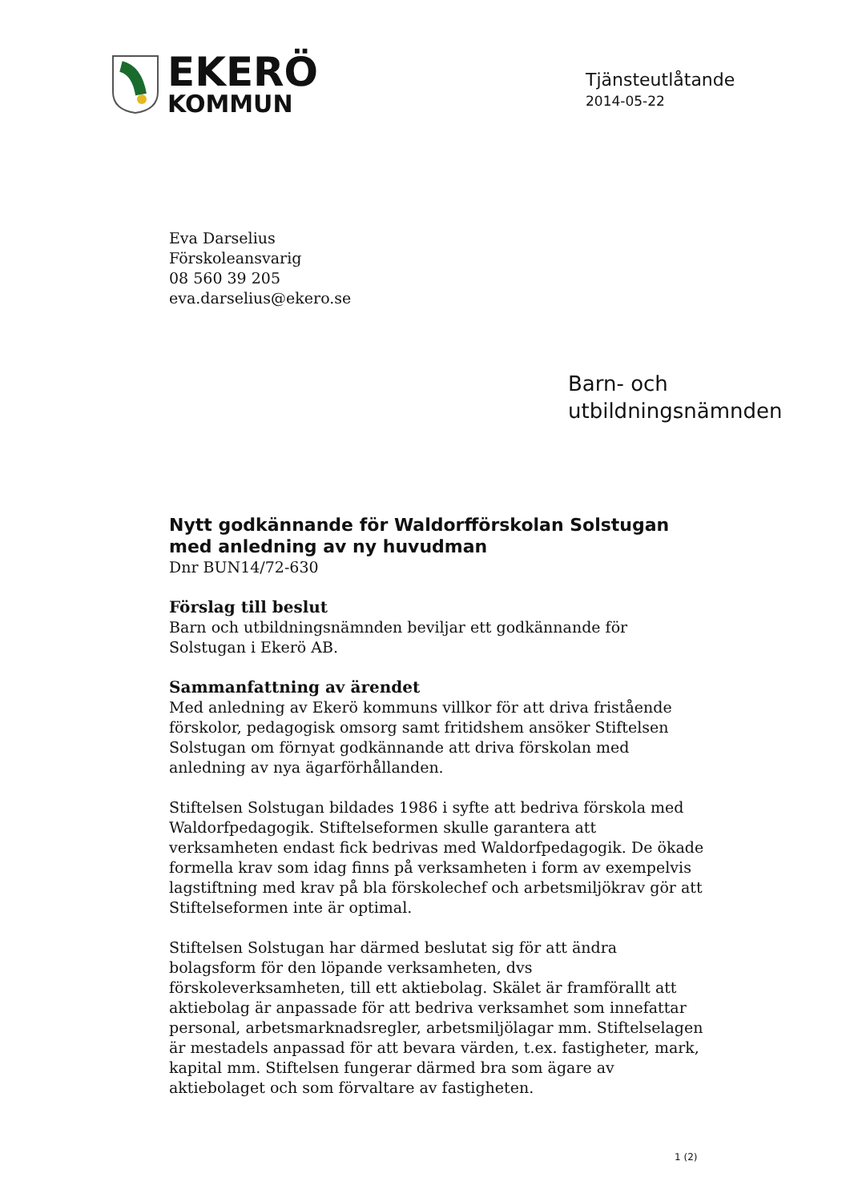EKERÖ
KOMMUN
Tjänsteutlåtande
2014-05-22
Eva Darselius
Förskoleansvarig
08 560 39 205
eva.darselius@ekero.se
Barn- och
utbildningsnämnden
Nytt godkännande för Waldorfförskolan Solstugan med anledning av ny huvudman
Dnr BUN14/72-630
Förslag till beslut
Barn och utbildningsnämnden beviljar ett godkännande för Solstugan i Ekerö AB.
Sammanfattning av ärendet
Med anledning av Ekerö kommuns villkor för att driva fristående förskolor, pedagogisk omsorg samt fritidshem ansöker Stiftelsen Solstugan om förnyat godkännande att driva förskolan med anledning av nya ägarförhållanden.
Stiftelsen Solstugan bildades 1986 i syfte att bedriva förskola med Waldorfpedagogik. Stiftelseformen skulle garantera att verksamheten endast fick bedrivas med Waldorfpedagogik. De ökade formella krav som idag finns på verksamheten i form av exempelvis lagstiftning med krav på bla förskolechef och arbetsmiljökrav gör att Stiftelseformen inte är optimal.
Stiftelsen Solstugan har därmed beslutat sig för att ändra bolagsform för den löpande verksamheten, dvs förskoleverksamheten, till ett aktiebolag. Skälet är framförallt att aktiebolag är anpassade för att bedriva verksamhet som innefattar personal, arbetsmarknadsregler, arbetsmiljölagar mm. Stiftelselagen är mestadels anpassad för att bevara värden, t.ex. fastigheter, mark, kapital mm. Stiftelsen fungerar därmed bra som ägare av aktiebolaget och som förvaltare av fastigheten.
1 (2)